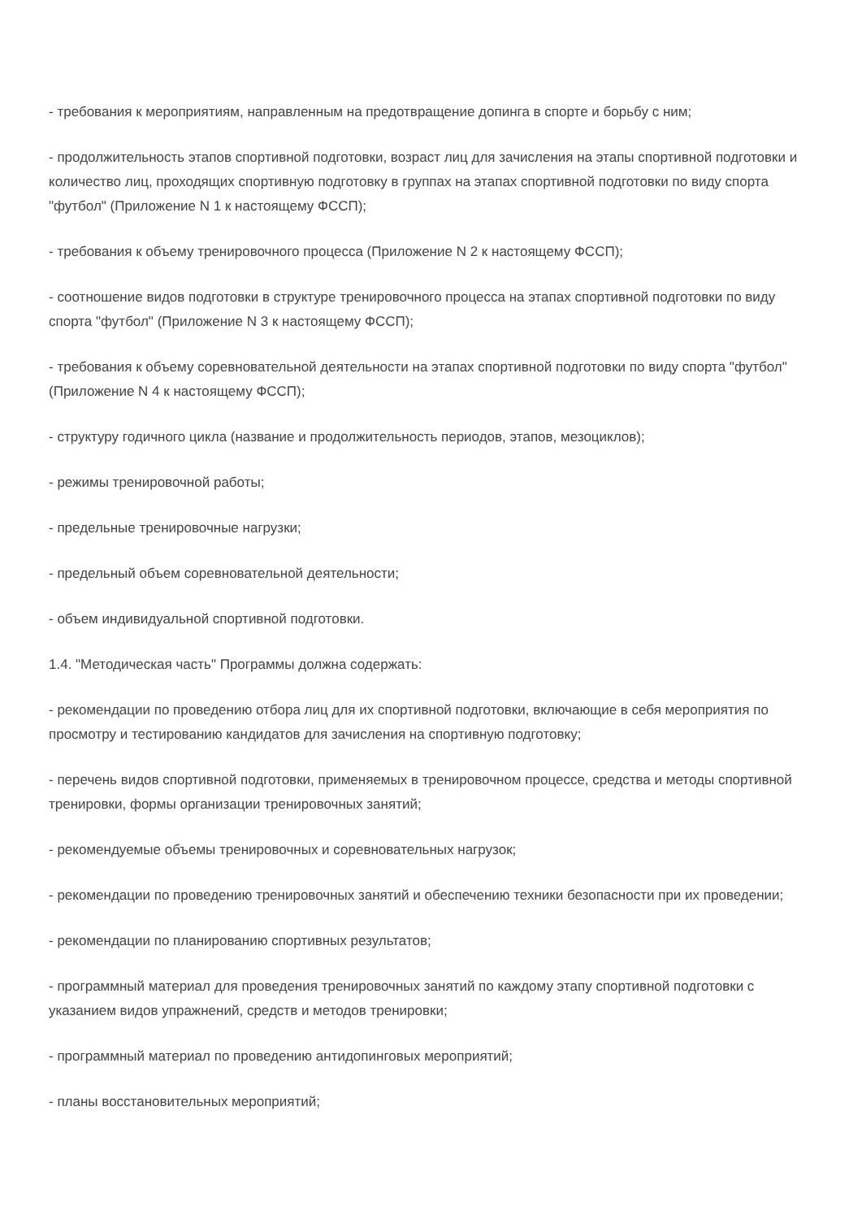- требования к мероприятиям, направленным на предотвращение допинга в спорте и борьбу с ним;
- продолжительность этапов спортивной подготовки, возраст лиц для зачисления на этапы спортивной подготовки и количество лиц, проходящих спортивную подготовку в группах на этапах спортивной подготовки по виду спорта "футбол" (Приложение N 1 к настоящему ФССП);
- требования к объему тренировочного процесса (Приложение N 2 к настоящему ФССП);
- соотношение видов подготовки в структуре тренировочного процесса на этапах спортивной подготовки по виду спорта "футбол" (Приложение N 3 к настоящему ФССП);
- требования к объему соревновательной деятельности на этапах спортивной подготовки по виду спорта "футбол" (Приложение N 4 к настоящему ФССП);
- структуру годичного цикла (название и продолжительность периодов, этапов, мезоциклов);
- режимы тренировочной работы;
- предельные тренировочные нагрузки;
- предельный объем соревновательной деятельности;
- объем индивидуальной спортивной подготовки.
1.4. "Методическая часть" Программы должна содержать:
- рекомендации по проведению отбора лиц для их спортивной подготовки, включающие в себя мероприятия по просмотру и тестированию кандидатов для зачисления на спортивную подготовку;
- перечень видов спортивной подготовки, применяемых в тренировочном процессе, средства и методы спортивной тренировки, формы организации тренировочных занятий;
- рекомендуемые объемы тренировочных и соревновательных нагрузок;
- рекомендации по проведению тренировочных занятий и обеспечению техники безопасности при их проведении;
- рекомендации по планированию спортивных результатов;
- программный материал для проведения тренировочных занятий по каждому этапу спортивной подготовки с указанием видов упражнений, средств и методов тренировки;
- программный материал по проведению антидопинговых мероприятий;
- планы восстановительных мероприятий;